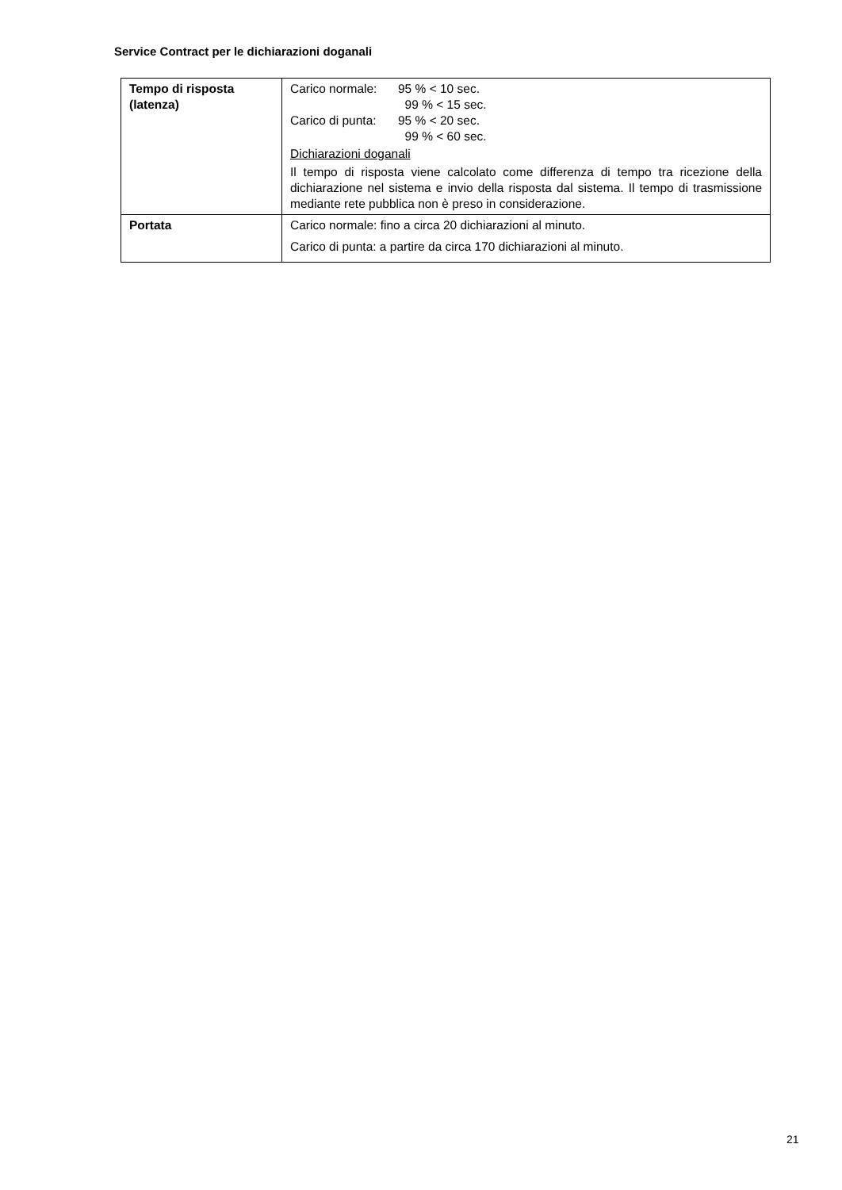Service Contract per le dichiarazioni doganali
| Tempo di risposta (latenza) | Carico normale: 95 % < 10 sec. 99 % < 15 sec. Carico di punta: 95 % < 20 sec. 99 % < 60 sec. Dichiarazioni doganali Il tempo di risposta viene calcolato come differenza di tempo tra ricezione della dichiarazione nel sistema e invio della risposta dal sistema. Il tempo di trasmissione mediante rete pubblica non è preso in considerazione. |
| Portata | Carico normale: fino a circa 20 dichiarazioni al minuto. Carico di punta: a partire da circa 170 dichiarazioni al minuto. |
21